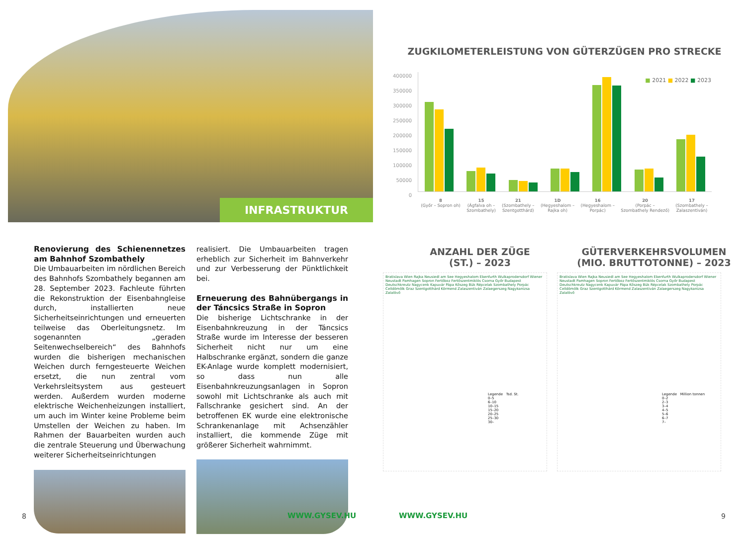INFRASTRUKTUR
Renovierung des Schienennetzes am Bahnhof Szombathely
Die Umbauarbeiten im nördlichen Bereich des Bahnhofs Szombathely begannen am 28. September 2023. Fachleute führten die Rekonstruktion der Eisenbahngleise durch, installierten neue Sicherheitseinrichtungen und erneuerten teilweise das Oberleitungsnetz. Im sogenannten „geraden Seitenwechselbereich“ des Bahnhofs wurden die bisherigen mechanischen Weichen durch ferngesteuerte Weichen ersetzt, die nun zentral vom Verkehrsleitsystem aus gesteuert werden. Außerdem wurden moderne elektrische Weichenheizungen installiert, um auch im Winter keine Probleme beim Umstellen der Weichen zu haben. Im Rahmen der Bauarbeiten wurden auch die zentrale Steuerung und Überwachung weiterer Sicherheitseinrichtungen
realisiert. Die Umbauarbeiten tragen erheblich zur Sicherheit im Bahnverkehr und zur Verbesserung der Pünktlichkeit bei.
Erneuerung des Bahnübergangs in der Táncsics Straße in Sopron
Die bisherige Lichtschranke in der Eisenbahnkreuzung in der Táncsics Straße wurde im Interesse der besseren Sicherheit nicht nur um eine Halbschranke ergänzt, sondern die ganze EK-Anlage wurde komplett modernisiert, so dass nun alle Eisenbahnkreuzungsanlagen in Sopron sowohl mit Lichtschranke als auch mit Fallschranke gesichert sind. An der betroffenen EK wurde eine elektronische Schrankenanlage mit Achsenzähler installiert, die kommende Züge mit größerer Sicherheit wahrnimmt.
8 WWW.GYSEV.HU
ZUGKILOMETERLEISTUNG VON GÜTERZÜGEN PRO STRECKE
400000
350000
300000
250000
200000
150000
100000
50000
0
■ 2021 ■ 2022 ■ 2023
8
(Győr – Sopron oh)
15
(Ágfalva oh –
Szombathely)
21
(Szombathely –
Szentgotthárd)
1D
(Hegyeshalom –
Rajka oh)
16
(Hegyeshalom –
Porpác)
20
(Porpác –
Szombathely Rendező)
17
(Szombathely –
Zalaszentiván)
ANZAHL DER ZÜGE
(ST.) – 2023
GÜTERVERKEHRSVOLUMEN
(MIO. BRUTTOTONNE) – 2023
Bratislava Wien Rajka Neusiedl am See Hegyeshalom Ebenfurth Wulkaprodersdorf Wiener Neustadt Pamhagen Sopron Fertőboz Fertőszentmiklós Csorna Győr Budapest Deutschkreutz Nagycenk Kapuvár Pápa Kőszeg Bük Répcelak Szombathely Porpác Celldömölk Graz Szentgotthárd Körmend Zalaszentiván Zalaegerszeg Nagykanizsa Zalalövő
Legende Tsd. St.
0–5
6–10
10–15
15–20
20–25
25–30
30–
Bratislava Wien Rajka Neusiedl am See Hegyeshalom Ebenfurth Wulkaprodersdorf Wiener Neustadt Pamhagen Sopron Fertőboz Fertőszentmiklós Csorna Győr Budapest Deutschkreutz Nagycenk Kapuvár Pápa Kőszeg Bük Répcelak Szombathely Porpác Celldömölk Graz Szentgotthárd Körmend Zalaszentiván Zalaegerszeg Nagykanizsa Zalalövő
Legende Million tonnen
0–2
2–3
3–4
4–5
5–6
6–7
7–
WWW.GYSEV.HU 9